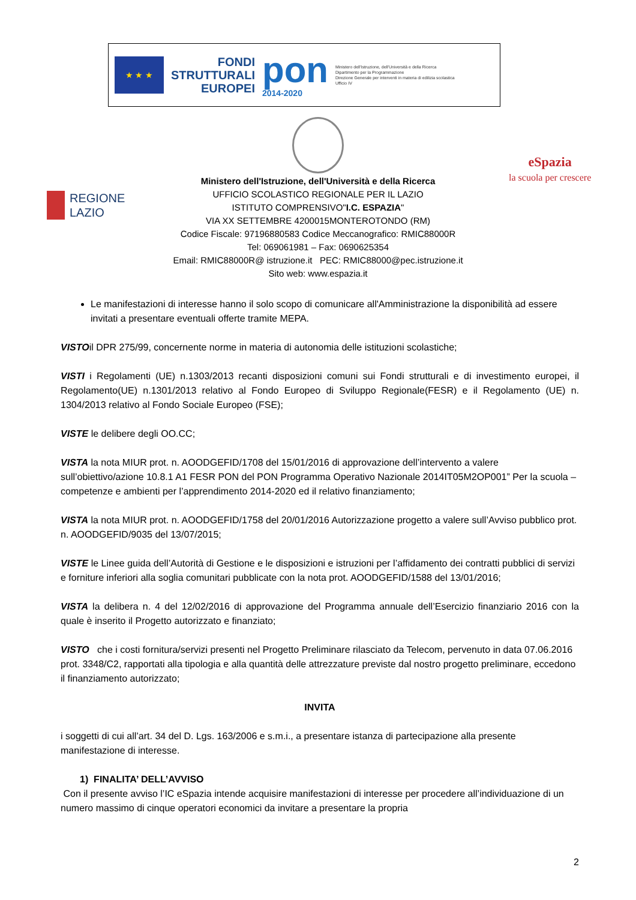★ ★ ★
FONDI
STRUTTURALI
EUROPEI
pon
2014-2020
Ministero dell'Istruzione, dell'Università e della Ricerca
Dipartimento per la Programmazione
Direzione Generale per interventi in materia di edilizia scolastica
Ufficio IV
Ministero dell'Istruzione, dell'Università e della Ricerca
UFFICIO SCOLASTICO REGIONALE PER IL LAZIO
ISTITUTO COMPRENSIVO"I.C. ESPAZIA"
VIA XX SETTEMBRE 4200015MONTEROTONDO (RM)
Codice Fiscale: 97196880583 Codice Meccanografico: RMIC88000R
Tel: 069061981 – Fax: 0690625354
Email: RMIC88000R@ istruzione.it PEC: RMIC88000@pec.istruzione.it
Sito web: www.espazia.it
REGIONE
LAZIO
eSpazia
la scuola per crescere
Le manifestazioni di interesse hanno il solo scopo di comunicare all'Amministrazione la disponibilità ad essere invitati a presentare eventuali offerte tramite MEPA.
VISTOil DPR 275/99, concernente norme in materia di autonomia delle istituzioni scolastiche;
VISTI i Regolamenti (UE) n.1303/2013 recanti disposizioni comuni sui Fondi strutturali e di investimento europei, il Regolamento(UE) n.1301/2013 relativo al Fondo Europeo di Sviluppo Regionale(FESR) e il Regolamento (UE) n. 1304/2013 relativo al Fondo Sociale Europeo (FSE);
VISTE le delibere degli OO.CC;
VISTA la nota MIUR prot. n. AOODGEFID/1708 del 15/01/2016 di approvazione dell’intervento a valere sull’obiettivo/azione 10.8.1 A1 FESR PON del PON Programma Operativo Nazionale 2014IT05M2OP001” Per la scuola – competenze e ambienti per l’apprendimento 2014-2020 ed il relativo finanziamento;
VISTA la nota MIUR prot. n. AOODGEFID/1758 del 20/01/2016 Autorizzazione progetto a valere sull’Avviso pubblico prot. n. AOODGEFID/9035 del 13/07/2015;
VISTE le Linee guida dell’Autorità di Gestione e le disposizioni e istruzioni per l’affidamento dei contratti pubblici di servizi e forniture inferiori alla soglia comunitari pubblicate con la nota prot. AOODGEFID/1588 del 13/01/2016;
VISTA la delibera n. 4 del 12/02/2016 di approvazione del Programma annuale dell’Esercizio finanziario 2016 con la quale è inserito il Progetto autorizzato e finanziato;
VISTO che i costi fornitura/servizi presenti nel Progetto Preliminare rilasciato da Telecom, pervenuto in data 07.06.2016 prot. 3348/C2, rapportati alla tipologia e alla quantità delle attrezzature previste dal nostro progetto preliminare, eccedono il finanziamento autorizzato;
INVITA
i soggetti di cui all’art. 34 del D. Lgs. 163/2006 e s.m.i., a presentare istanza di partecipazione alla presente manifestazione di interesse.
1) FINALITA’ DELL’AVVISO
Con il presente avviso l’IC eSpazia intende acquisire manifestazioni di interesse per procedere all’individuazione di un numero massimo di cinque operatori economici da invitare a presentare la propria
2